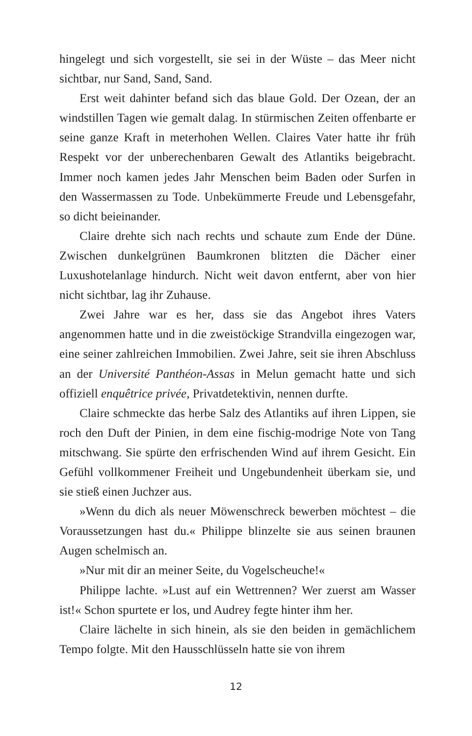hingelegt und sich vorgestellt, sie sei in der Wüste – das Meer nicht sichtbar, nur Sand, Sand, Sand.
Erst weit dahinter befand sich das blaue Gold. Der Ozean, der an windstillen Tagen wie gemalt dalag. In stürmischen Zeiten offenbarte er seine ganze Kraft in meterhohen Wellen. Claires Vater hatte ihr früh Respekt vor der unberechenbaren Gewalt des Atlantiks beigebracht. Immer noch kamen jedes Jahr Menschen beim Baden oder Surfen in den Wassermassen zu Tode. Unbekümmerte Freude und Lebensgefahr, so dicht beieinander.
Claire drehte sich nach rechts und schaute zum Ende der Düne. Zwischen dunkelgrünen Baumkronen blitzten die Dächer einer Luxushotelanlage hindurch. Nicht weit davon entfernt, aber von hier nicht sichtbar, lag ihr Zuhause.
Zwei Jahre war es her, dass sie das Angebot ihres Vaters angenommen hatte und in die zweistöckige Strandvilla eingezogen war, eine seiner zahlreichen Immobilien. Zwei Jahre, seit sie ihren Abschluss an der Université Panthéon-Assas in Melun gemacht hatte und sich offiziell enquêtrice privée, Privatdetektivin, nennen durfte.
Claire schmeckte das herbe Salz des Atlantiks auf ihren Lippen, sie roch den Duft der Pinien, in dem eine fischig-modrige Note von Tang mitschwang. Sie spürte den erfrischenden Wind auf ihrem Gesicht. Ein Gefühl vollkommener Freiheit und Ungebundenheit überkam sie, und sie stieß einen Juchzer aus.
»Wenn du dich als neuer Möwenschreck bewerben möchtest – die Voraussetzungen hast du.« Philippe blinzelte sie aus seinen braunen Augen schelmisch an.
»Nur mit dir an meiner Seite, du Vogelscheuche!«
Philippe lachte. »Lust auf ein Wettrennen? Wer zuerst am Wasser ist!« Schon spurtete er los, und Audrey fegte hinter ihm her.
Claire lächelte in sich hinein, als sie den beiden in gemächlichem Tempo folgte. Mit den Hausschlüsseln hatte sie von ihrem
12